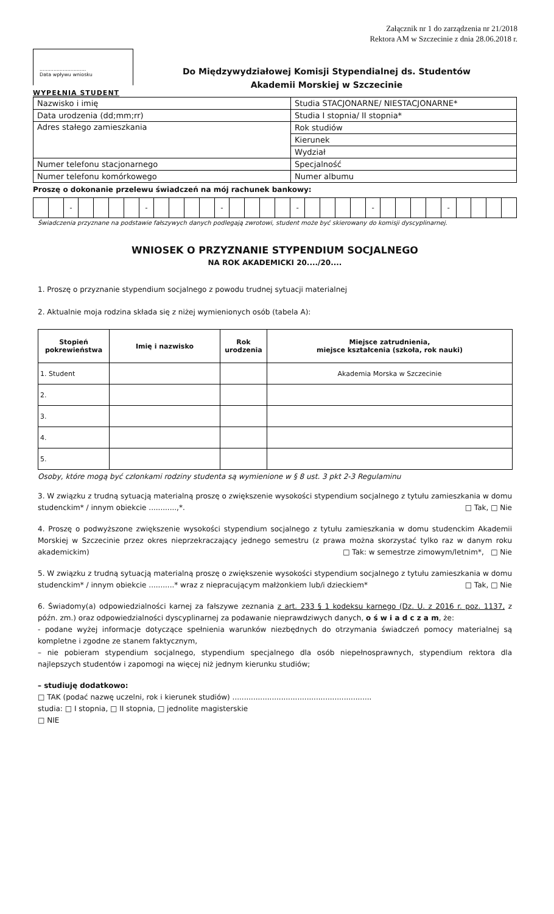Załącznik nr 1 do zarządzenia nr 21/2018
Rektora AM w Szczecinie z dnia 28.06.2018 r.
..............................
Data wpływu wniosku
Do Międzywydziałowej Komisji Stypendialnej ds. Studentów
Akademii Morskiej w Szczecinie
WYPEŁNIA STUDENT
| Nazwisko i imię | Studia STACJONARNE/ NIESTACJONARNE* |
| Data urodzenia (dd;mm;rr) | Studia I stopnia/ II stopnia* |
| Adres stałego zamieszkania | Rok studiów |
| | Kierunek |
| | Wydział |
| Numer telefonu stacjonarnego | Specjalność |
| Numer telefonu komórkowego | Numer albumu |
Proszę o dokonanie przelewu świadczeń na mój rachunek bankowy:
| | | - | | | | | - | | | | | - | | | | | - | | | | | - | | | | | - | | | | |
Świadczenia przyznane na podstawie fałszywych danych podlegają zwrotowi, student może być skierowany do komisji dyscyplinarnej.
WNIOSEK O PRZYZNANIE STYPENDIUM SOCJALNEGO
NA ROK AKADEMICKI 20..../20....
1. Proszę o przyznanie stypendium socjalnego z powodu trudnej sytuacji materialnej
2. Aktualnie moja rodzina składa się z niżej wymienionych osób (tabela A):
| Stopień pokrewieństwa | Imię i nazwisko | Rok urodzenia | Miejsce zatrudnienia, miejsce kształcenia (szkoła, rok nauki) |
| --- | --- | --- | --- |
| 1. Student | | | Akademia Morska w Szczecinie |
| 2. | | | |
| 3. | | | |
| 4. | | | |
| 5. | | | |
Osoby, które mogą być członkami rodziny studenta są wymienione w § 8 ust. 3 pkt 2-3 Regulaminu
3. W związku z trudną sytuacją materialną proszę o zwiększenie wysokości stypendium socjalnego z tytułu zamieszkania w domu studenckim* / innym obiekcie ............,*. □ Tak, □ Nie
4. Proszę o podwyższone zwiększenie wysokości stypendium socjalnego z tytułu zamieszkania w domu studenckim Akademii Morskiej w Szczecinie przez okres nieprzekraczający jednego semestru (z prawa można skorzystać tylko raz w danym roku akademickim) □ Tak: w semestrze zimowym/letnim*, □ Nie
5. W związku z trudną sytuacją materialną proszę o zwiększenie wysokości stypendium socjalnego z tytułu zamieszkania w domu studenckim* / innym obiekcie ...........* wraz z niepracującym małżonkiem lub/i dzieckiem* □ Tak, □ Nie
6. Świadomy(a) odpowiedzialności karnej za fałszywe zeznania z art. 233 § 1 kodeksu karnego (Dz. U. z 2016 r. poz. 1137, z późn. zm.) oraz odpowiedzialności dyscyplinarnej za podawanie nieprawdziwych danych, o ś w i a d c z a m, że:
- podane wyżej informacje dotyczące spełnienia warunków niezbędnych do otrzymania świadczeń pomocy materialnej są kompletne i zgodne ze stanem faktycznym,
– nie pobieram stypendium socjalnego, stypendium specjalnego dla osób niepełnosprawnych, stypendium rektora dla najlepszych studentów i zapomogi na więcej niż jednym kierunku studiów;
– studiuję dodatkowo:
□ TAK (podać nazwę uczelni, rok i kierunek studiów) ............................................................
studia: □ I stopnia, □ II stopnia, □ jednolite magisterskie
□ NIE